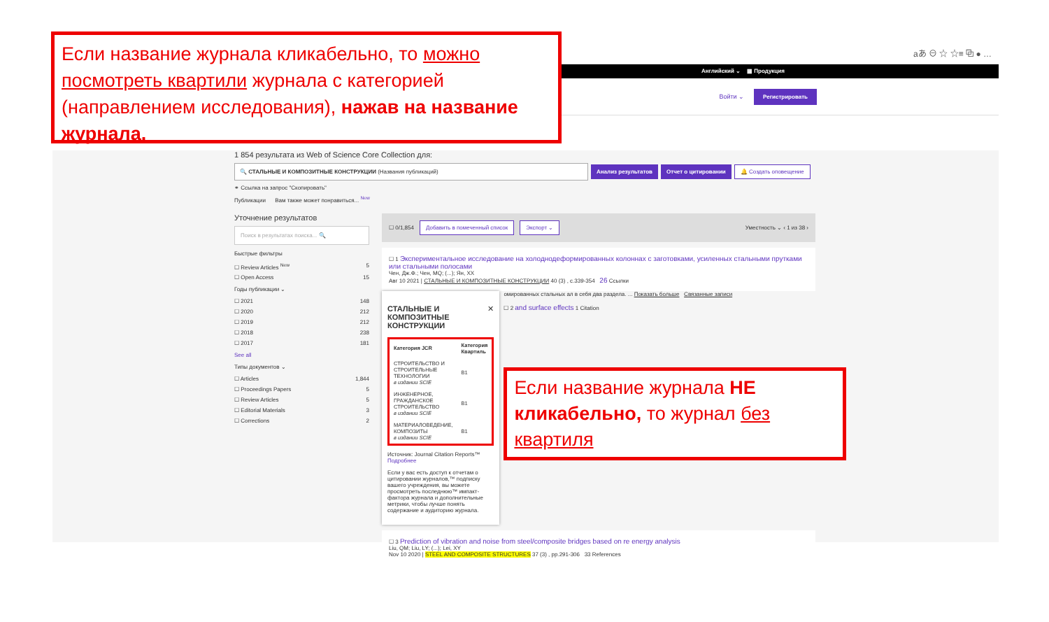Если название журнала кликабельно, то можно посмотреть квартили журнала с категорией (направлением исследования), нажав на название журнала.
aあ ⊖ ☆ ☆≡ ⧉ ● …
Английский ⌄ ▦ Продукция
Войти ⌄ Регистрировать
1 854 результата из Web of Science Core Collection для:
🔍 СТАЛЬНЫЕ И КОМПОЗИТНЫЕ КОНСТРУКЦИИ (Названия публикаций) Анализ результатов Отчет о цитировании 🔔 Создать оповещение
⚭ Ссылка на запрос "Скопировать"
Публикации Вам также может понравиться... <sup>New</sup>
Уточнение результатов
Поиск в результатах поиска... 🔍
Быстрые фильтры
☐ Review Articles <sup>New</sup> 5
☐ Open Access 15
Годы публикации ⌄
☐ 2021 148
☐ 2020 212
☐ 2019 212
☐ 2018 238
☐ 2017 181
See all
Типы документов ⌄
☐ Articles 1,844
☐ Proceedings Papers 5
☐ Review Articles 5
☐ Editorial Materials 3
☐ Corrections 2
☐ 0/1,854 Добавить в помеченный список Экспорт ⌄ Уместность ⌄ ‹ 1 из 38 ›
☐ 1 Экспериментальное исследование на холоднодеформированных колоннах с заготовками, усиленных стальными прутками или стальными полосами
Чен, Дж.Ф.; Чен, MQ; (...); Ян, XX
Авг 10 2021 | СТАЛЬНЫЕ И КОМПОЗИТНЫЕ КОНСТРУКЦИИ 40 (3) , с.339-354 26 Ссылки
СТАЛЬНЫЕ И КОМПОЗИТНЫЕ КОНСТРУКЦИИ ✕
| Категория JCR | Категория Квартиль |
| --- | --- |
| СТРОИТЕЛЬСТВО И СТРОИТЕЛЬНЫЕ ТЕХНОЛОГИИ в издании SCIE | B1 |
| ИНЖЕНЕРНОЕ, ГРАЖДАНСКОЕ СТРОИТЕЛЬСТВО в издании SCIE | B1 |
| МАТЕРИАЛОВЕДЕНИЕ, КОМПОЗИТЫ в издании SCIE | B1 |
Источник: Journal Citation Reports™ Подробнее
Если у вас есть доступ к отчетам о цитировании журналов,™ подписку вашего учреждения, вы можете просмотреть последнюю™ импакт-фактора журнала и дополнительные метрики, чтобы лучше понять содержание и аудиторию журнала.
омированных стальных ал в себя два раздела. ... Показать больше Связанные записи
☐ 2 and surface effects 1 Citation
Если название журнала НЕ кликабельно, то журнал без квартиля
☐ 3 Prediction of vibration and noise from steel/composite bridges based on re energy analysis
Liu, QM; Liu, LY; (...); Lei, XY
Nov 10 2020 | STEEL AND COMPOSITE STRUCTURES 37 (3) , pp.291-306 33 References